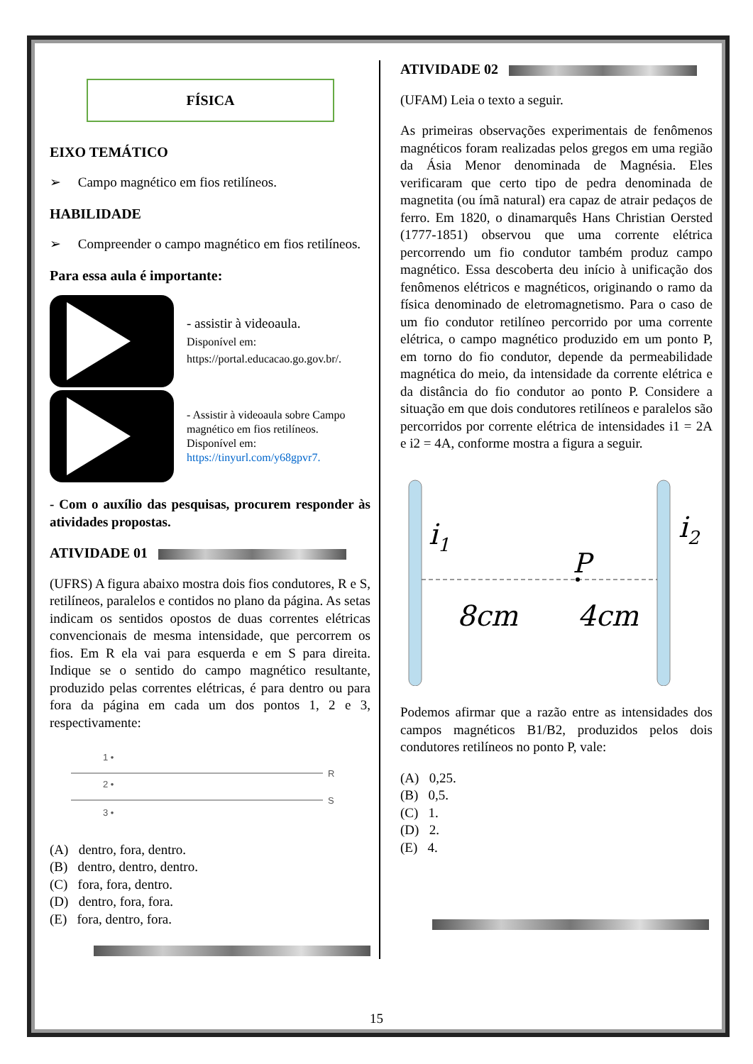FÍSICA
EIXO TEMÁTICO
➢ Campo magnético em fios retilíneos.
HABILIDADE
➢ Compreender o campo magnético em fios retilíneos.
Para essa aula é importante:
- assistir à videoaula.
Disponível em:
https://portal.educacao.go.gov.br/.
- Assistir à videoaula sobre Campo magnético em fios retilíneos.
Disponível em:
https://tinyurl.com/y68gpvr7.
- Com o auxílio das pesquisas, procurem responder às atividades propostas.
ATIVIDADE 01
(UFRS) A figura abaixo mostra dois fios condutores, R e S, retilíneos, paralelos e contidos no plano da página. As setas indicam os sentidos opostos de duas correntes elétricas convencionais de mesma intensidade, que percorrem os fios. Em R ela vai para esquerda e em S para direita. Indique se o sentido do campo magnético resultante, produzido pelas correntes elétricas, é para dentro ou para fora da página em cada um dos pontos 1, 2 e 3, respectivamente:
1 •
R
2 •
S
3 •
(A) dentro, fora, dentro.
(B) dentro, dentro, dentro.
(C) fora, fora, dentro.
(D) dentro, fora, fora.
(E) fora, dentro, fora.
ATIVIDADE 02
(UFAM) Leia o texto a seguir.
As primeiras observações experimentais de fenômenos magnéticos foram realizadas pelos gregos em uma região da Ásia Menor denominada de Magnésia. Eles verificaram que certo tipo de pedra denominada de magnetita (ou ímã natural) era capaz de atrair pedaços de ferro. Em 1820, o dinamarquês Hans Christian Oersted (1777-1851) observou que uma corrente elétrica percorrendo um fio condutor também produz campo magnético. Essa descoberta deu início à unificação dos fenômenos elétricos e magnéticos, originando o ramo da física denominado de eletromagnetismo. Para o caso de um fio condutor retilíneo percorrido por uma corrente elétrica, o campo magnético produzido em um ponto P, em torno do fio condutor, depende da permeabilidade magnética do meio, da intensidade da corrente elétrica e da distância do fio condutor ao ponto P. Considere a situação em que dois condutores retilíneos e paralelos são percorridos por corrente elétrica de intensidades i1 = 2A e i2 = 4A, conforme mostra a figura a seguir.
i1
i2
P
8cm
4cm
Podemos afirmar que a razão entre as intensidades dos campos magnéticos B1/B2, produzidos pelos dois condutores retilíneos no ponto P, vale:
(A) 0,25.
(B) 0,5.
(C) 1.
(D) 2.
(E) 4.
15